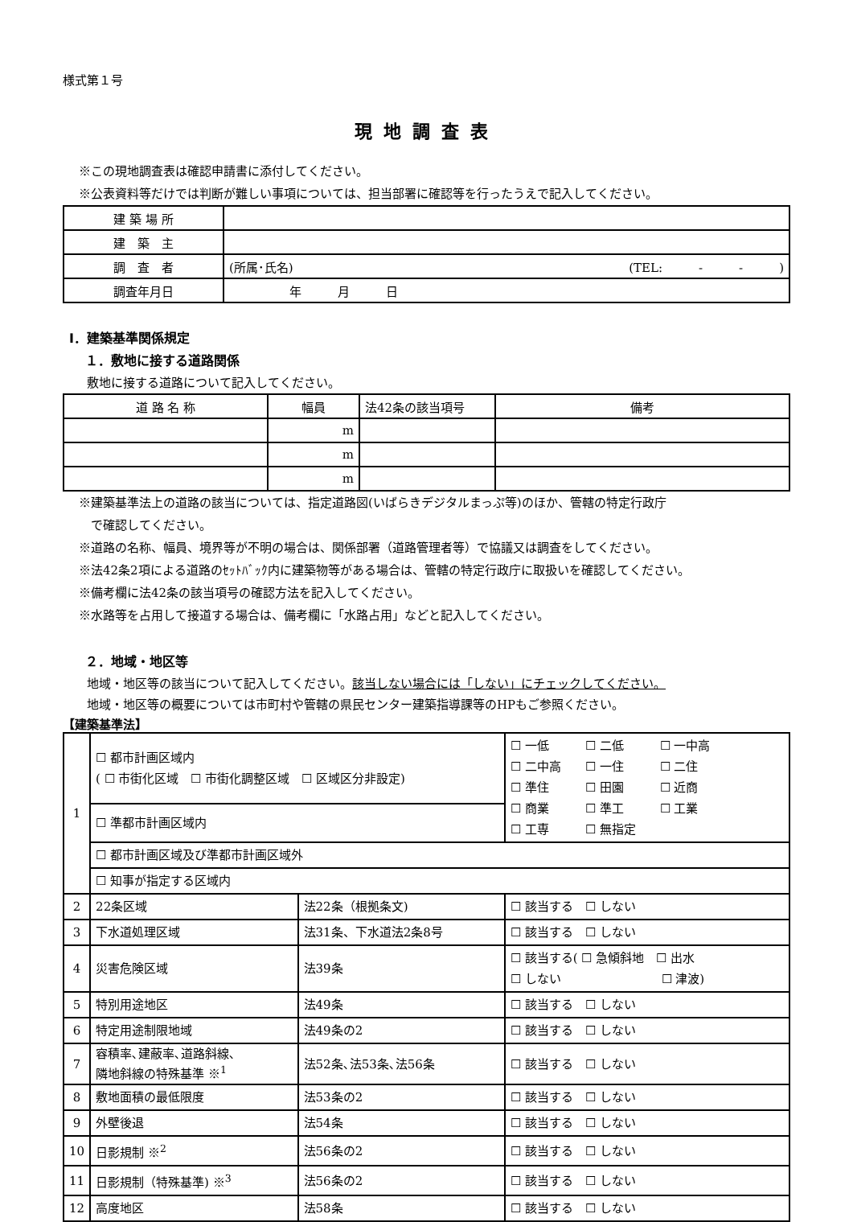様式第１号
現地調査表
※この現地調査表は確認申請書に添付してください。
※公表資料等だけでは判断が難しい事項については、担当部署に確認等を行ったうえで記入してください。
| 建 築 場 所 | |
| 建 築 主 | |
| 調 査 者 | (所属･氏名) (TEL: - - ) |
| 調査年月日 | 年 月 日 |
Ⅰ．建築基準関係規定
１．敷地に接する道路関係
敷地に接する道路について記入してください。
| 道 路 名 称 | 幅員 | 法42条の該当項号 | 備考 |
| --- | --- | --- | --- |
| | m | | |
| | m | | |
| | m | | |
※建築基準法上の道路の該当については、指定道路図(いばらきデジタルまっぷ等)のほか、管轄の特定行政庁
　で確認してください。
※道路の名称、幅員、境界等が不明の場合は、関係部署（道路管理者等）で協議又は調査をしてください。
※法42条2項による道路のｾｯﾄﾊﾞｯｸ内に建築物等がある場合は、管轄の特定行政庁に取扱いを確認してください。
※備考欄に法42条の該当項号の確認方法を記入してください。
※水路等を占用して接道する場合は、備考欄に「水路占用」などと記入してください。
２．地域・地区等
地域・地区等の該当について記入してください。該当しない場合には「しない」にチェックしてください。
地域・地区等の概要については市町村や管轄の県民センター建築指導課等のHPもご参照ください。
【建築基準法】
| 1 | ☐ 都市計画区域内 ( ☐ 市街化区域 ☐ 市街化調整区域 ☐ 区域区分非設定) | | ☐ 一低 ☐ 二低 ☐ 一中高 ☐ 二中高 ☐ 一住 ☐ 二住 ☐ 準住 ☐ 田園 ☐ 近商 ☐ 商業 ☐ 準工 ☐ 工業 ☐ 工専 ☐ 無指定 |
| | ☐ 準都市計画区域内 | | |
| | ☐ 都市計画区域及び準都市計画区域外 | | |
| | ☐ 知事が指定する区域内 | | |
| 2 | 22条区域 | 法22条（根拠条文) | ☐ 該当する ☐ しない |
| 3 | 下水道処理区域 | 法31条、下水道法2条8号 | ☐ 該当する ☐ しない |
| 4 | 災害危険区域 | 法39条 | ☐ 該当する( ☐ 急傾斜地 ☐ 出水 ☐ しない ☐ 津波) |
| 5 | 特別用途地区 | 法49条 | ☐ 該当する ☐ しない |
| 6 | 特定用途制限地域 | 法49条の2 | ☐ 該当する ☐ しない |
| 7 | 容積率､建蔽率､道路斜線､ 隣地斜線の特殊基準 ※<sup>1</sup> | 法52条､法53条､法56条 | ☐ 該当する ☐ しない |
| 8 | 敷地面積の最低限度 | 法53条の2 | ☐ 該当する ☐ しない |
| 9 | 外壁後退 | 法54条 | ☐ 該当する ☐ しない |
| 10 | 日影規制 ※<sup>2</sup> | 法56条の2 | ☐ 該当する ☐ しない |
| 11 | 日影規制（特殊基準) ※<sup>3</sup> | 法56条の2 | ☐ 該当する ☐ しない |
| 12 | 高度地区 | 法58条 | ☐ 該当する ☐ しない |